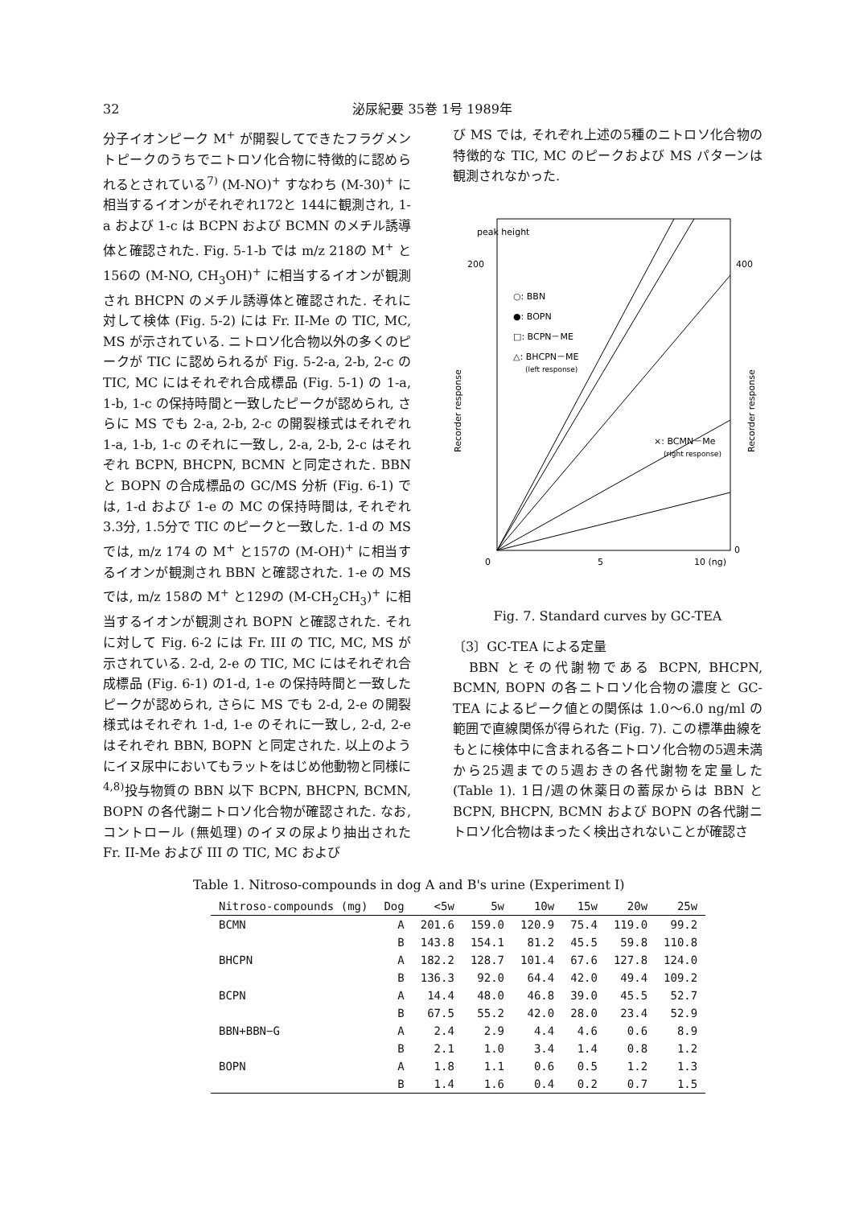32 泌尿紀要 35巻 1号 1989年
分子イオンピーク M<sup>+</sup> が開裂してできたフラグメントピークのうちでニトロソ化合物に特徴的に認められるとされている<sup>7)</sup> (M-NO)<sup>+</sup> すなわち (M-30)<sup>+</sup> に相当するイオンがそれぞれ172と 144に観測され, 1-a および 1-c は BCPN および BCMN のメチル誘導体と確認された. Fig. 5-1-b では m/z 218の M<sup>+</sup> と 156の (M-NO, CH<sub>3</sub>OH)<sup>+</sup> に相当するイオンが観測され BHCPN のメチル誘導体と確認された. それに対して検体 (Fig. 5-2) には Fr. II-Me の TIC, MC, MS が示されている. ニトロソ化合物以外の多くのピークが TIC に認められるが Fig. 5-2-a, 2-b, 2-c の TIC, MC にはそれぞれ合成標品 (Fig. 5-1) の 1-a, 1-b, 1-c の保持時間と一致したピークが認められ, さらに MS でも 2-a, 2-b, 2-c の開裂様式はそれぞれ 1-a, 1-b, 1-c のそれに一致し, 2-a, 2-b, 2-c はそれぞれ BCPN, BHCPN, BCMN と同定された. BBN と BOPN の合成標品の GC/MS 分析 (Fig. 6-1) では, 1-d および 1-e の MC の保持時間は, それぞれ3.3分, 1.5分で TIC のピークと一致した. 1-d の MS では, m/z 174 の M<sup>+</sup> と157の (M-OH)<sup>+</sup> に相当するイオンが観測され BBN と確認された. 1-e の MS では, m/z 158の M<sup>+</sup> と129の (M-CH<sub>2</sub>CH<sub>3</sub>)<sup>+</sup> に相当するイオンが観測され BOPN と確認された. それに対して Fig. 6-2 には Fr. III の TIC, MC, MS が示されている. 2-d, 2-e の TIC, MC にはそれぞれ合成標品 (Fig. 6-1) の1-d, 1-e の保持時間と一致したピークが認められ, さらに MS でも 2-d, 2-e の開裂様式はそれぞれ 1-d, 1-e のそれに一致し, 2-d, 2-e はそれぞれ BBN, BOPN と同定された. 以上のようにイヌ尿中においてもラットをはじめ他動物と同様に<sup>4,8)</sup>投与物質の BBN 以下 BCPN, BHCPN, BCMN, BOPN の各代謝ニトロソ化合物が確認された. なお, コントロール (無処理) のイヌの尿より抽出された Fr. II-Me および III の TIC, MC および
び MS では, それぞれ上述の5種のニトロソ化合物の特徴的な TIC, MC のピークおよび MS パターンは観測されなかった.
peak height
200
400
○: BBN
●: BOPN
□: BCPN－ME
△: BHCPN－ME
(left response)
×: BCMN－Me
(right response)
Recorder response
Recorder response
0
5
10 (ng)
0
Fig. 7. Standard curves by GC-TEA
〔3〕GC-TEA による定量
　BBN とその代謝物である BCPN, BHCPN, BCMN, BOPN の各ニトロソ化合物の濃度と GC-TEA によるピーク値との関係は 1.0～6.0 ng/ml の範囲で直線関係が得られた (Fig. 7). この標準曲線をもとに検体中に含まれる各ニトロソ化合物の5週未満から25週までの5週おきの各代謝物を定量した (Table 1). 1日/週の休薬日の蓄尿からは BBN と BCPN, BHCPN, BCMN および BOPN の各代謝ニトロソ化合物はまったく検出されないことが確認さ
Table 1. Nitroso-compounds in dog A and B's urine (Experiment I)
| Nitroso-compounds (mg) | Dog | <5w | 5w | 10w | 15w | 20w | 25w |
| --- | --- | --- | --- | --- | --- | --- | --- |
| BCMN | A | 201.6 | 159.0 | 120.9 | 75.4 | 119.0 | 99.2 |
| | B | 143.8 | 154.1 | 81.2 | 45.5 | 59.8 | 110.8 |
| BHCPN | A | 182.2 | 128.7 | 101.4 | 67.6 | 127.8 | 124.0 |
| | B | 136.3 | 92.0 | 64.4 | 42.0 | 49.4 | 109.2 |
| BCPN | A | 14.4 | 48.0 | 46.8 | 39.0 | 45.5 | 52.7 |
| | B | 67.5 | 55.2 | 42.0 | 28.0 | 23.4 | 52.9 |
| BBN+BBN−G | A | 2.4 | 2.9 | 4.4 | 4.6 | 0.6 | 8.9 |
| | B | 2.1 | 1.0 | 3.4 | 1.4 | 0.8 | 1.2 |
| BOPN | A | 1.8 | 1.1 | 0.6 | 0.5 | 1.2 | 1.3 |
| | B | 1.4 | 1.6 | 0.4 | 0.2 | 0.7 | 1.5 |